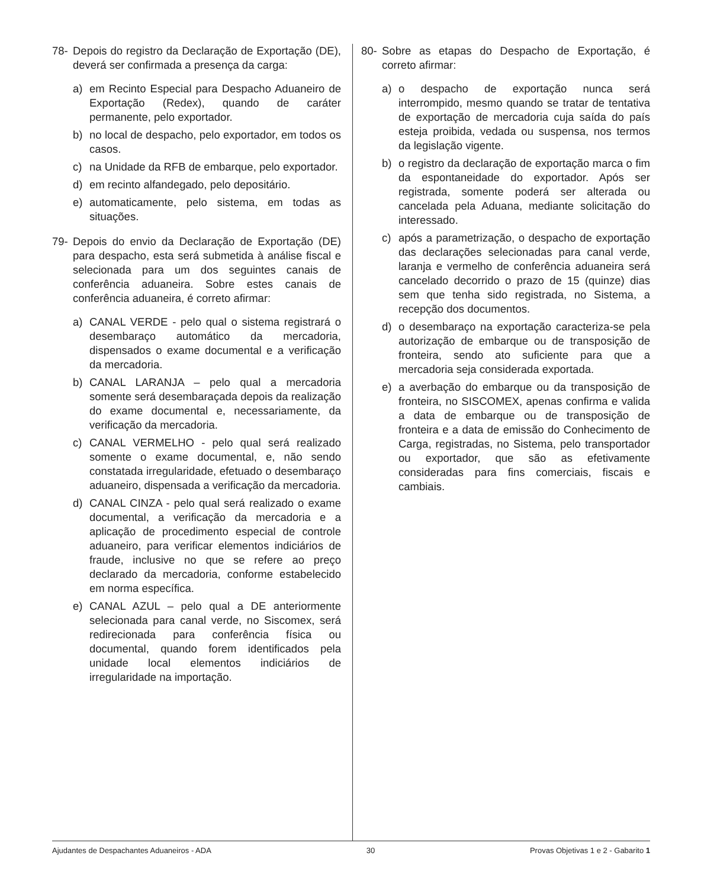78- Depois do registro da Declaração de Exportação (DE), deverá ser confirmada a presença da carga:
a) em Recinto Especial para Despacho Aduaneiro de Exportação (Redex), quando de caráter permanente, pelo exportador.
b) no local de despacho, pelo exportador, em todos os casos.
c) na Unidade da RFB de embarque, pelo exportador.
d) em recinto alfandegado, pelo depositário.
e) automaticamente, pelo sistema, em todas as situações.
79- Depois do envio da Declaração de Exportação (DE) para despacho, esta será submetida à análise fiscal e selecionada para um dos seguintes canais de conferência aduaneira. Sobre estes canais de conferência aduaneira, é correto afirmar:
a) CANAL VERDE - pelo qual o sistema registrará o desembaraço automático da mercadoria, dispensados o exame documental e a verificação da mercadoria.
b) CANAL LARANJA – pelo qual a mercadoria somente será desembaraçada depois da realização do exame documental e, necessariamente, da verificação da mercadoria.
c) CANAL VERMELHO - pelo qual será realizado somente o exame documental, e, não sendo constatada irregularidade, efetuado o desembaraço aduaneiro, dispensada a verificação da mercadoria.
d) CANAL CINZA - pelo qual será realizado o exame documental, a verificação da mercadoria e a aplicação de procedimento especial de controle aduaneiro, para verificar elementos indiciários de fraude, inclusive no que se refere ao preço declarado da mercadoria, conforme estabelecido em norma específica.
e) CANAL AZUL – pelo qual a DE anteriormente selecionada para canal verde, no Siscomex, será redirecionada para conferência física ou documental, quando forem identificados pela unidade local elementos indiciários de irregularidade na importação.
80- Sobre as etapas do Despacho de Exportação, é correto afirmar:
a) o despacho de exportação nunca será interrompido, mesmo quando se tratar de tentativa de exportação de mercadoria cuja saída do país esteja proibida, vedada ou suspensa, nos termos da legislação vigente.
b) o registro da declaração de exportação marca o fim da espontaneidade do exportador. Após ser registrada, somente poderá ser alterada ou cancelada pela Aduana, mediante solicitação do interessado.
c) após a parametrização, o despacho de exportação das declarações selecionadas para canal verde, laranja e vermelho de conferência aduaneira será cancelado decorrido o prazo de 15 (quinze) dias sem que tenha sido registrada, no Sistema, a recepção dos documentos.
d) o desembaraço na exportação caracteriza-se pela autorização de embarque ou de transposição de fronteira, sendo ato suficiente para que a mercadoria seja considerada exportada.
e) a averbação do embarque ou da transposição de fronteira, no SISCOMEX, apenas confirma e valida a data de embarque ou de transposição de fronteira e a data de emissão do Conhecimento de Carga, registradas, no Sistema, pelo transportador ou exportador, que são as efetivamente consideradas para fins comerciais, fiscais e cambiais.
Ajudantes de Despachantes Aduaneiros - ADA 30 Provas Objetivas 1 e 2 - Gabarito 1